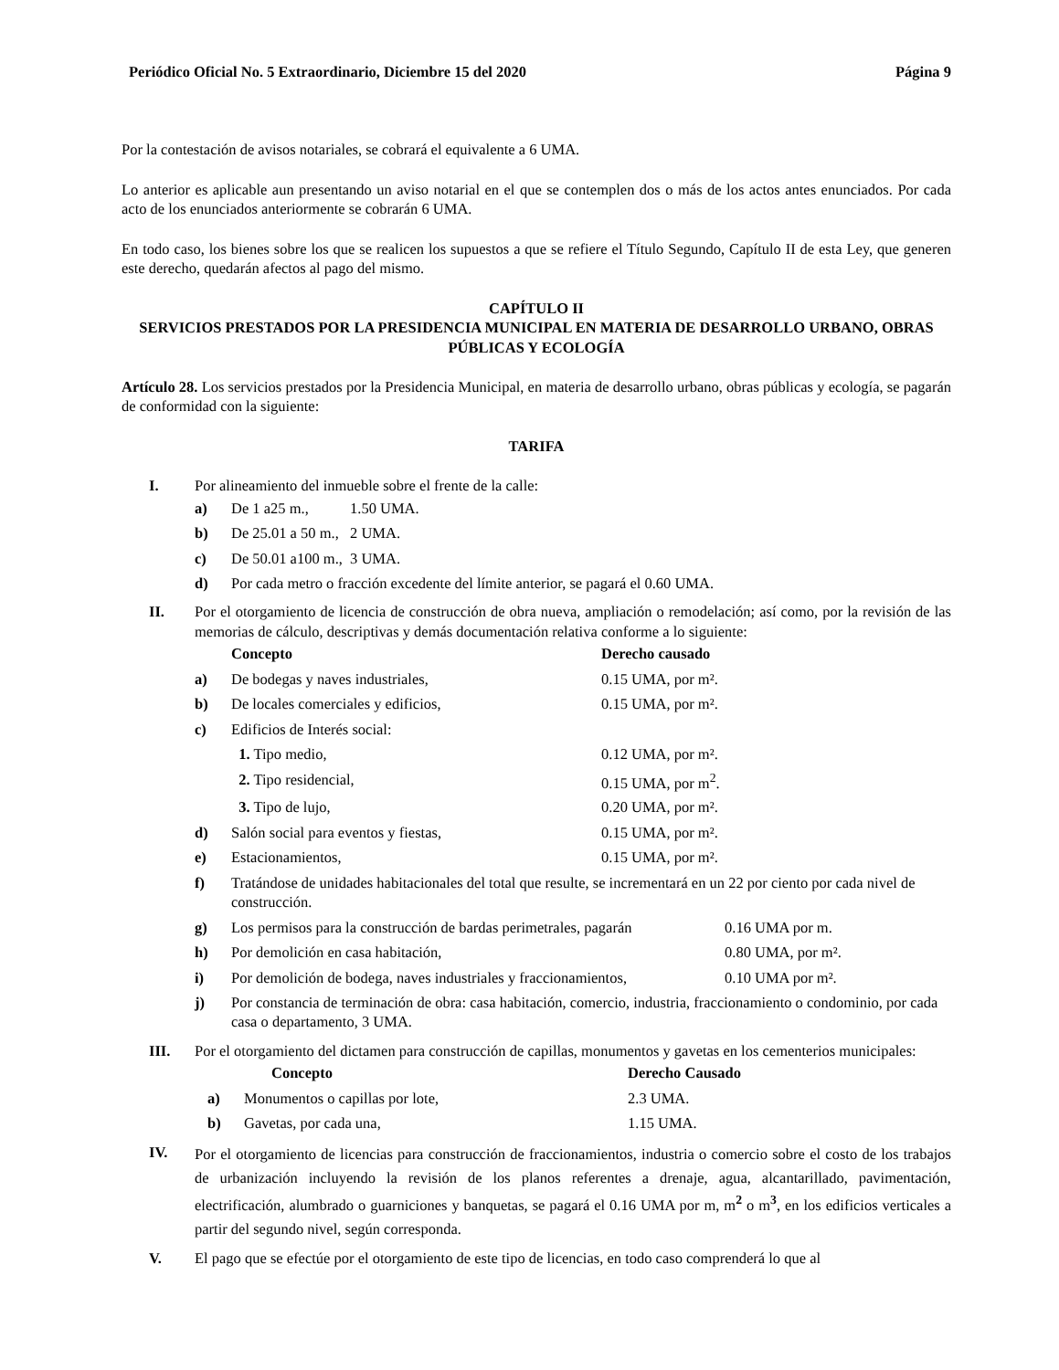Periódico Oficial No. 5 Extraordinario, Diciembre 15 del 2020 Página 9
Por la contestación de avisos notariales, se cobrará el equivalente a 6 UMA.
Lo anterior es aplicable aun presentando un aviso notarial en el que se contemplen dos o más de los actos antes enunciados. Por cada acto de los enunciados anteriormente se cobrarán 6 UMA.
En todo caso, los bienes sobre los que se realicen los supuestos a que se refiere el Título Segundo, Capítulo II de esta Ley, que generen este derecho, quedarán afectos al pago del mismo.
CAPÍTULO II
SERVICIOS PRESTADOS POR LA PRESIDENCIA MUNICIPAL EN MATERIA DE DESARROLLO URBANO, OBRAS PÚBLICAS Y ECOLOGÍA
Artículo 28. Los servicios prestados por la Presidencia Municipal, en materia de desarrollo urbano, obras públicas y ecología, se pagarán de conformidad con la siguiente:
TARIFA
I. Por alineamiento del inmueble sobre el frente de la calle:
| a) | De 1 a25 m., | 1.50 UMA. |
| b) | De 25.01 a 50 m., | 2 UMA. |
| c) | De 50.01 a100 m., | 3 UMA. |
| d) | Por cada metro o fracción excedente del límite anterior, se pagará el 0.60 UMA. | |
II. Por el otorgamiento de licencia de construcción de obra nueva, ampliación o remodelación; así como, por la revisión de las memorias de cálculo, descriptivas y demás documentación relativa conforme a lo siguiente:
| | Concepto | Derecho causado |
| --- | --- | --- |
| a) | De bodegas y naves industriales, | 0.15 UMA, por m². |
| b) | De locales comerciales y edificios, | 0.15 UMA, por m². |
| c) | Edificios de Interés social: | |
| | 1. Tipo medio, | 0.12 UMA, por m². |
| | 2. Tipo residencial, | 0.15 UMA, por m<sup>2</sup>. |
| | 3. Tipo de lujo, | 0.20 UMA, por m². |
| d) | Salón social para eventos y fiestas, | 0.15 UMA, por m². |
| e) | Estacionamientos, | 0.15 UMA, por m². |
| f) | Tratándose de unidades habitacionales del total que resulte, se incrementará en un 22 por ciento por cada nivel de construcción. | |
| g) | Los permisos para la construcción de bardas perimetrales, pagarán | 0.16 UMA por m. |
| h) | Por demolición en casa habitación, | 0.80 UMA, por m². |
| i) | Por demolición de bodega, naves industriales y fraccionamientos, | 0.10 UMA por m². |
| j) | Por constancia de terminación de obra: casa habitación, comercio, industria, fraccionamiento o condominio, por cada casa o departamento, 3 UMA. | |
III. Por el otorgamiento del dictamen para construcción de capillas, monumentos y gavetas en los cementerios municipales:
| | Concepto | Derecho Causado |
| --- | --- | --- |
| a) | Monumentos o capillas por lote, | 2.3 UMA. |
| b) | Gavetas, por cada una, | 1.15 UMA. |
IV.
Por el otorgamiento de licencias para construcción de fraccionamientos, industria o comercio sobre el costo de los trabajos de urbanización incluyendo la revisión de los planos referentes a drenaje, agua, alcantarillado, pavimentación, electrificación, alumbrado o guarniciones y banquetas, se pagará el 0.16 UMA por m, m<sup>2</sup> o m<sup>3</sup>, en los edificios verticales a partir del segundo nivel, según corresponda.
V. El pago que se efectúe por el otorgamiento de este tipo de licencias, en todo caso comprenderá lo que al